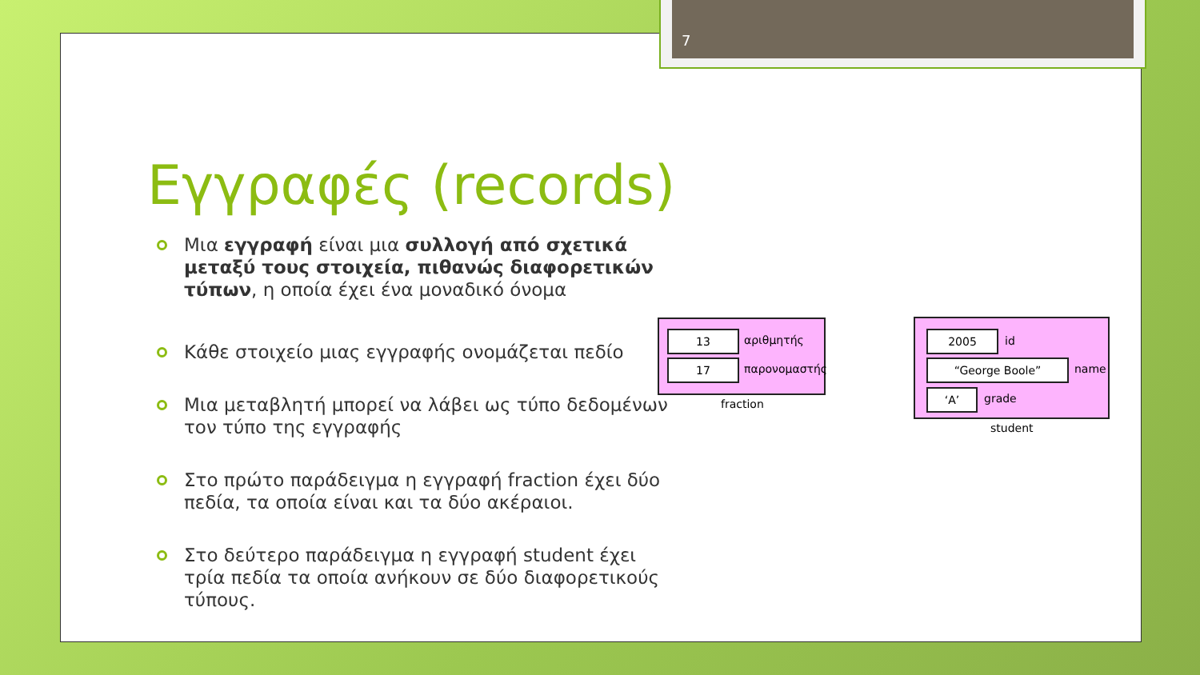7
Εγγραφές (records)
Μια εγγραφή είναι μια συλλογή από σχετικά μεταξύ τους στοιχεία, πιθανώς διαφορετικών τύπων, η οποία έχει ένα μοναδικό όνομα
Κάθε στοιχείο μιας εγγραφής ονομάζεται πεδίο
Μια μεταβλητή μπορεί να λάβει ως τύπο δεδομένων τον τύπο της εγγραφής
Στο πρώτο παράδειγμα η εγγραφή fraction έχει δύο πεδία, τα οποία είναι και τα δύο ακέραιοι.
Στο δεύτερο παράδειγμα η εγγραφή student έχει τρία πεδία τα οποία ανήκουν σε δύο διαφορετικούς τύπους.
13 αριθμητής
17 παρονομαστής
fraction
2005 id
“George Boole” name
‘A’ grade
student